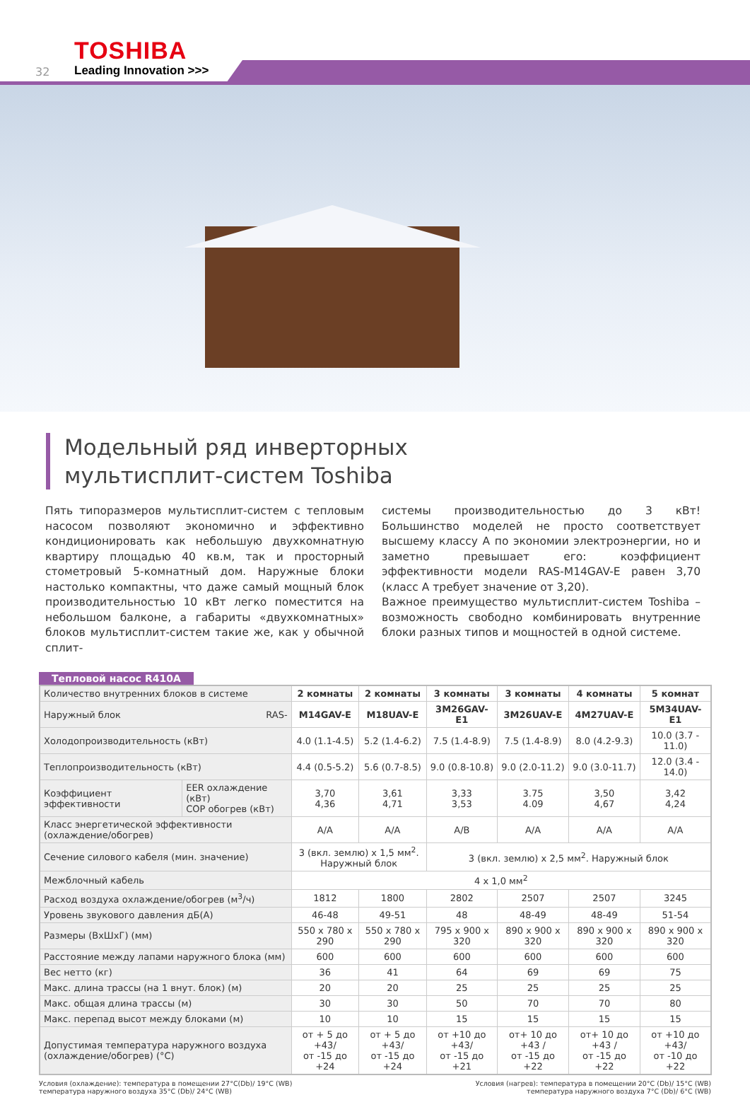TOSHIBA
32 Leading Innovation >>>
Модельный ряд инверторных
мультисплит-систем Toshiba
Пять типоразмеров мультисплит-систем с тепловым насосом позволяют экономично и эффективно кондиционировать как небольшую двухкомнатную квартиру площадью 40 кв.м, так и просторный стометровый 5-комнатный дом. Наружные блоки настолько компактны, что даже самый мощный блок производительностью 10 кВт легко поместится на небольшом балконе, а габариты «двухкомнатных» блоков мультисплит-систем такие же, как у обычной сплит-
системы производительностью до 3 кВт! Большинство моделей не просто соответствует высшему классу А по экономии электроэнергии, но и заметно превышает его: коэффициент эффективности модели RAS-M14GAV-E равен 3,70 (класс А требует значение от 3,20).
Важное преимущество мультисплит-систем Toshiba – возможность свободно комбинировать внутренние блоки разных типов и мощностей в одной системе.
Тепловой насос R410A
| Количество внутренних блоков в системе | | 2 комнаты | 2 комнаты | 3 комнаты | 3 комнаты | 4 комнаты | 5 комнат |
| Наружный блок RAS- | | M14GAV-E | M18UAV-E | 3M26GAV-E1 | 3M26UAV-E | 4M27UAV-E | 5M34UAV-E1 |
| Холодопроизводительность (кВт) | | 4.0 (1.1-4.5) | 5.2 (1.4-6.2) | 7.5 (1.4-8.9) | 7.5 (1.4-8.9) | 8.0 (4.2-9.3) | 10.0 (3.7 - 11.0) |
| Теплопроизводительность (кВт) | | 4.4 (0.5-5.2) | 5.6 (0.7-8.5) | 9.0 (0.8-10.8) | 9.0 (2.0-11.2) | 9.0 (3.0-11.7) | 12.0 (3.4 - 14.0) |
| Коэффициент эффективности | EER охлаждение (кВт) COP обогрев (кВт) | 3,70 4,36 | 3,61 4,71 | 3,33 3,53 | 3.75 4.09 | 3,50 4,67 | 3,42 4,24 |
| Класс энергетической эффективности (охлаждение/обогрев) | | A/A | A/A | A/B | A/A | A/A | A/A |
| Сечение силового кабеля (мин. значение) | | 3 (вкл. землю) x 1,5 мм<sup>2</sup>. Наружный блок | | 3 (вкл. землю) x 2,5 мм<sup>2</sup>. Наружный блок | | | |
| Межблочный кабель | | 4 x 1,0 мм<sup>2</sup> | | | | | |
| Расход воздуха охлаждение/обогрев (м<sup>3</sup>/ч) | | 1812 | 1800 | 2802 | 2507 | 2507 | 3245 |
| Уровень звукового давления дБ(А) | | 46-48 | 49-51 | 48 | 48-49 | 48-49 | 51-54 |
| Размеры (ВxШxГ) (мм) | | 550 x 780 x 290 | 550 x 780 x 290 | 795 x 900 x 320 | 890 x 900 x 320 | 890 x 900 x 320 | 890 x 900 x 320 |
| Расстояние между лапами наружного блока (мм) | | 600 | 600 | 600 | 600 | 600 | 600 |
| Вес нетто (кг) | | 36 | 41 | 64 | 69 | 69 | 75 |
| Макс. длина трассы (на 1 внут. блок) (м) | | 20 | 20 | 25 | 25 | 25 | 25 |
| Макс. общая длина трассы (м) | | 30 | 30 | 50 | 70 | 70 | 80 |
| Макс. перепад высот между блоками (м) | | 10 | 10 | 15 | 15 | 15 | 15 |
| Допустимая температура наружного воздуха (охлаждение/обогрев) (°С) | | от + 5 до +43/ от -15 до +24 | от + 5 до +43/ от -15 до +24 | от +10 до +43/ от -15 до +21 | от+ 10 до +43 / от -15 до +22 | от+ 10 до +43 / от -15 до +22 | от +10 до +43/ от -10 до +22 |
Условия (охлаждение): температура в помещении 27°C(Db)/ 19°C (WB)
температура наружного воздуха 35°C (Db)/ 24°C (WB)
Условия (нагрев): температура в помещении 20°C (Db)/ 15°C (WB)
температура наружного воздуха 7°C (Db)/ 6°C (WB)